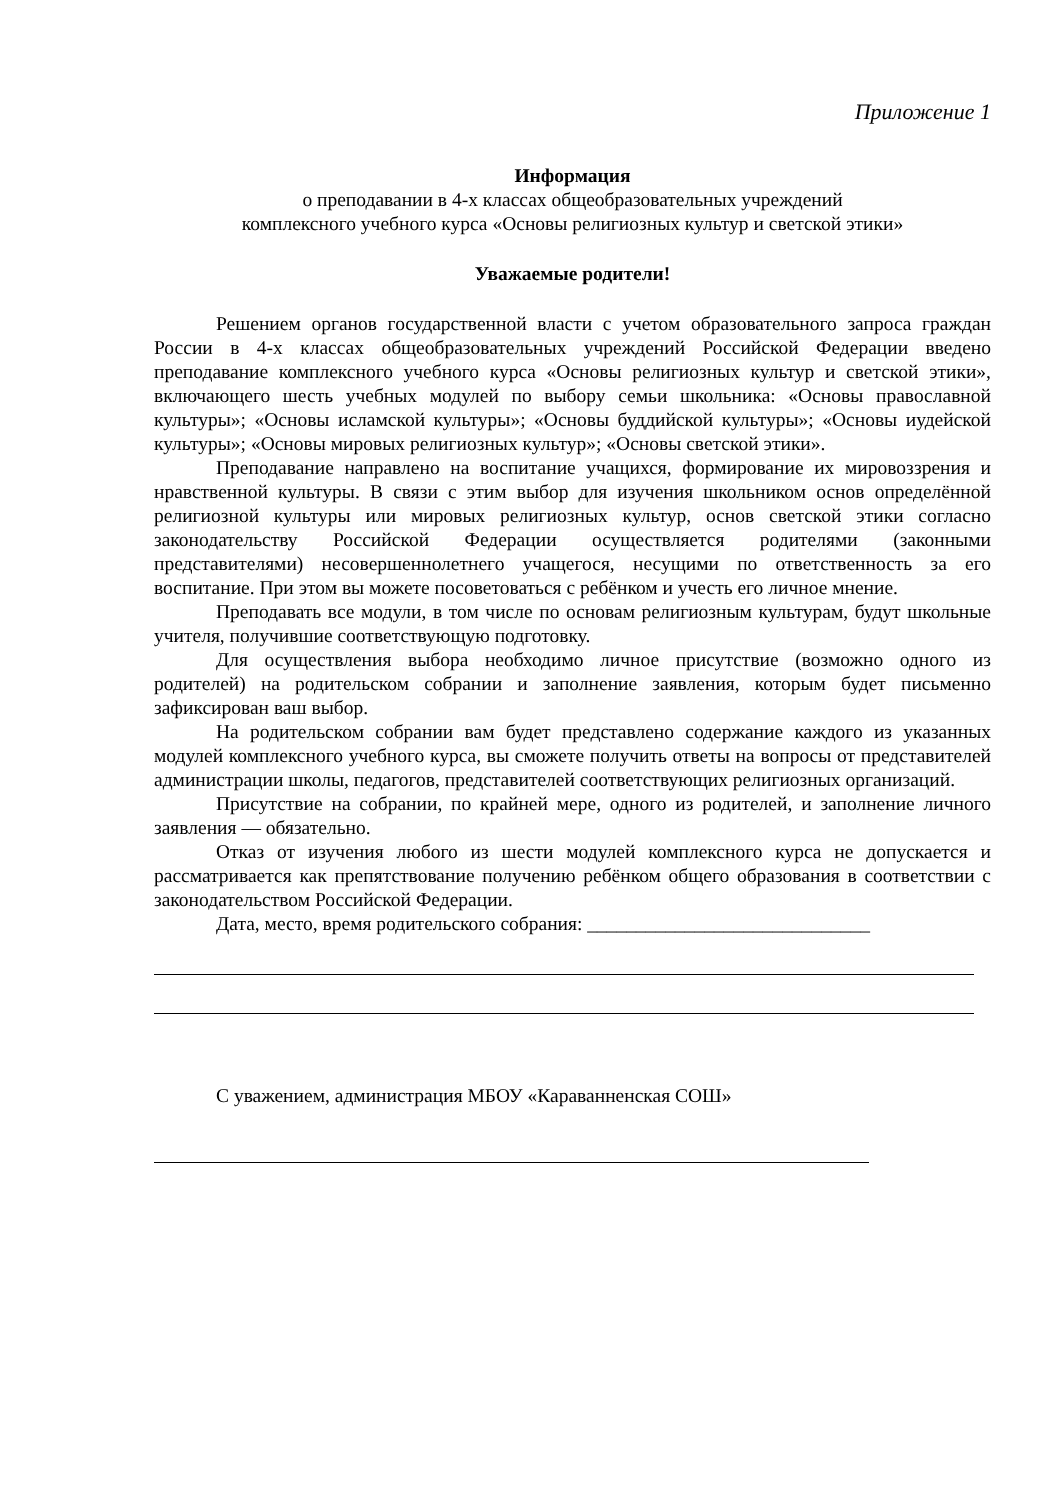Приложение 1
Информация
о преподавании в 4-х классах общеобразовательных учреждений
комплексного учебного курса «Основы религиозных культур и светской этики»
Уважаемые родители!
Решением органов государственной власти с учетом образовательного запроса граждан России в 4-х классах общеобразовательных учреждений Российской Федерации введено преподавание комплексного учебного курса «Основы религиозных культур и светской этики», включающего шесть учебных модулей по выбору семьи школьника: «Основы православной культуры»; «Основы исламской культуры»; «Основы буддийской культуры»; «Основы иудейской культуры»; «Основы мировых религиозных культур»; «Основы светской этики».
Преподавание направлено на воспитание учащихся, формирование их мировоззрения и нравственной культуры. В связи с этим выбор для изучения школьником основ определённой религиозной культуры или мировых религиозных культур, основ светской этики согласно законодательству Российской Федерации осуществляется родителями (законными представителями) несовершеннолетнего учащегося, несущими по ответственность за его воспитание. При этом вы можете посоветоваться с ребёнком и учесть его личное мнение.
Преподавать все модули, в том числе по основам религиозным культурам, будут школьные учителя, получившие соответствующую подготовку.
Для осуществления выбора необходимо личное присутствие (возможно одного из родителей) на родительском собрании и заполнение заявления, которым будет письменно зафиксирован ваш выбор.
На родительском собрании вам будет представлено содержание каждого из указанных модулей комплексного учебного курса, вы сможете получить ответы на вопросы от представителей администрации школы, педагогов, представителей соответствующих религиозных организаций.
Присутствие на собрании, по крайней мере, одного из родителей, и заполнение личного заявления — обязательно.
Отказ от изучения любого из шести модулей комплексного курса не допускается и рассматривается как препятствование получению ребёнком общего образования в соответствии с законодательством Российской Федерации.
Дата, место, время родительского собрания: _____________________________
С уважением, администрация МБОУ «Караванненская СОШ»